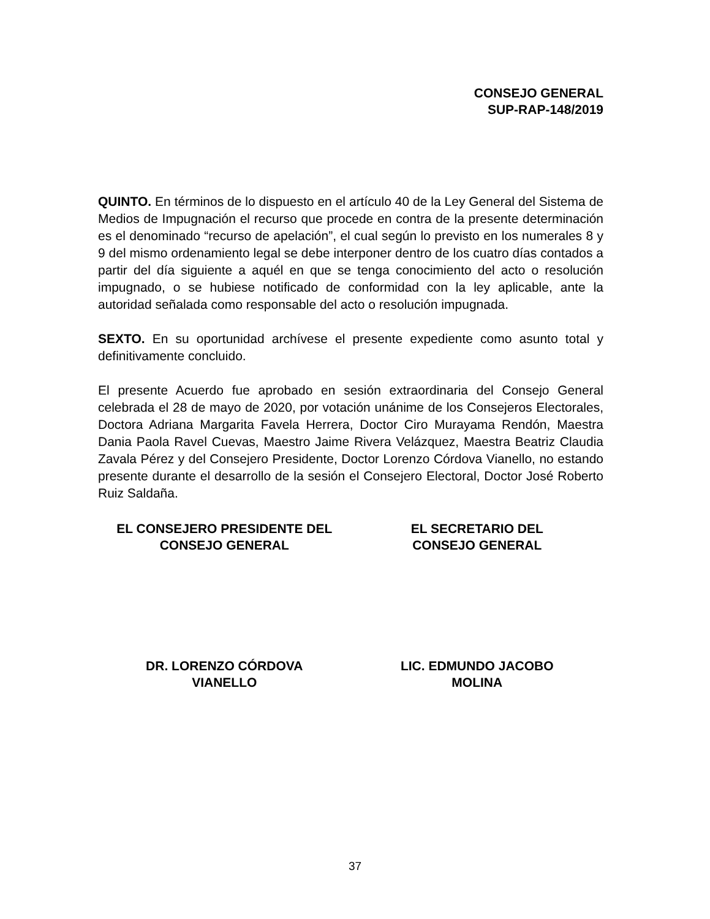CONSEJO GENERAL
SUP-RAP-148/2019
QUINTO. En términos de lo dispuesto en el artículo 40 de la Ley General del Sistema de Medios de Impugnación el recurso que procede en contra de la presente determinación es el denominado “recurso de apelación”, el cual según lo previsto en los numerales 8 y 9 del mismo ordenamiento legal se debe interponer dentro de los cuatro días contados a partir del día siguiente a aquél en que se tenga conocimiento del acto o resolución impugnado, o se hubiese notificado de conformidad con la ley aplicable, ante la autoridad señalada como responsable del acto o resolución impugnada.
SEXTO. En su oportunidad archívese el presente expediente como asunto total y definitivamente concluido.
El presente Acuerdo fue aprobado en sesión extraordinaria del Consejo General celebrada el 28 de mayo de 2020, por votación unánime de los Consejeros Electorales, Doctora Adriana Margarita Favela Herrera, Doctor Ciro Murayama Rendón, Maestra Dania Paola Ravel Cuevas, Maestro Jaime Rivera Velázquez, Maestra Beatriz Claudia Zavala Pérez y del Consejero Presidente, Doctor Lorenzo Córdova Vianello, no estando presente durante el desarrollo de la sesión el Consejero Electoral, Doctor José Roberto Ruiz Saldaña.
EL CONSEJERO PRESIDENTE DEL
CONSEJO GENERAL
EL SECRETARIO DEL
CONSEJO GENERAL
DR. LORENZO CÓRDOVA
VIANELLO
LIC. EDMUNDO JACOBO
MOLINA
37